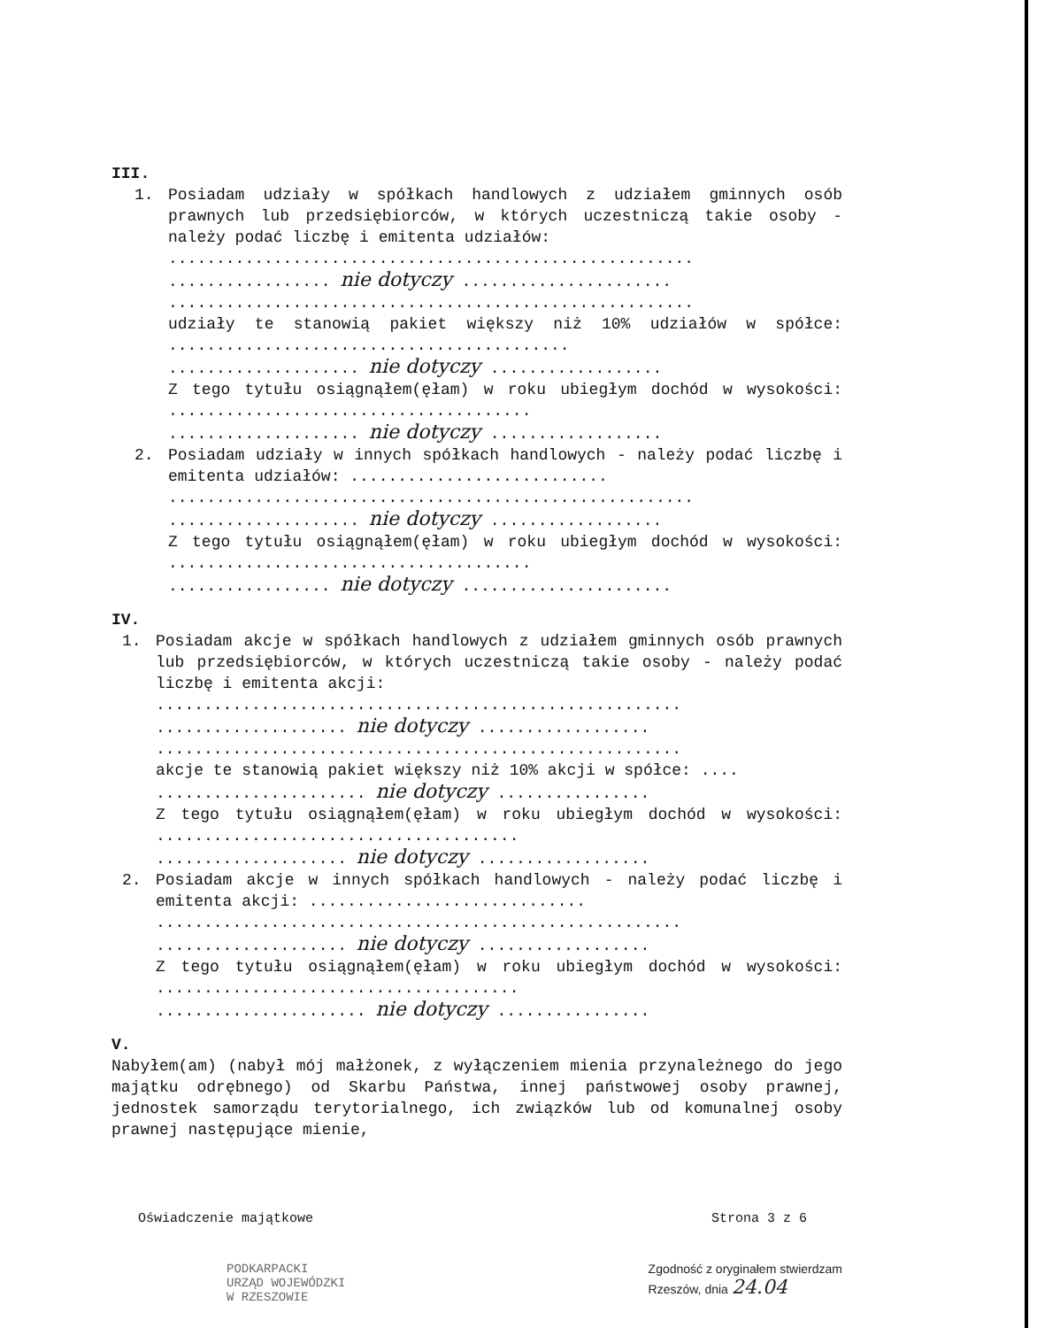III.
1. Posiadam udziały w spółkach handlowych z udziałem gminnych osób prawnych lub przedsiębiorców, w których uczestniczą takie osoby - należy podać liczbę i emitenta udziałów:
.......................................................
................. nie dotyczy ......................
.......................................................
udziały te stanowią pakiet większy niż 10% udziałów w spółce: ..........................................
.................... nie dotyczy ..................
Z tego tytułu osiągnąłem(ęłam) w roku ubiegłym dochód w wysokości: ......................................
.................... nie dotyczy ..................
2. Posiadam udziały w innych spółkach handlowych - należy podać liczbę i emitenta udziałów: ...........................
.......................................................
.................... nie dotyczy ..................
Z tego tytułu osiągnąłem(ęłam) w roku ubiegłym dochód w wysokości: ......................................
................. nie dotyczy ......................
IV.
1. Posiadam akcje w spółkach handlowych z udziałem gminnych osób prawnych lub przedsiębiorców, w których uczestniczą takie osoby - należy podać liczbę i emitenta akcji:
.......................................................
.................... nie dotyczy ..................
.......................................................
akcje te stanowią pakiet większy niż 10% akcji w spółce: ....
...................... nie dotyczy ................
Z tego tytułu osiągnąłem(ęłam) w roku ubiegłym dochód w wysokości: ......................................
.................... nie dotyczy ..................
2. Posiadam akcje w innych spółkach handlowych - należy podać liczbę i emitenta akcji: .............................
.......................................................
.................... nie dotyczy ..................
Z tego tytułu osiągnąłem(ęłam) w roku ubiegłym dochód w wysokości: ......................................
...................... nie dotyczy ................
V.
Nabyłem(am) (nabył mój małżonek, z wyłączeniem mienia przynależnego do jego majątku odrębnego) od Skarbu Państwa, innej państwowej osoby prawnej, jednostek samorządu terytorialnego, ich związków lub od komunalnej osoby prawnej następujące mienie,
Oświadczenie majątkowe Strona 3 z 6
PODKARPACKI
URZĄD WOJEWÓDZKI
W RZESZOWIE
Zgodność z oryginałem stwierdzam
Rzeszów, dnia 24.04